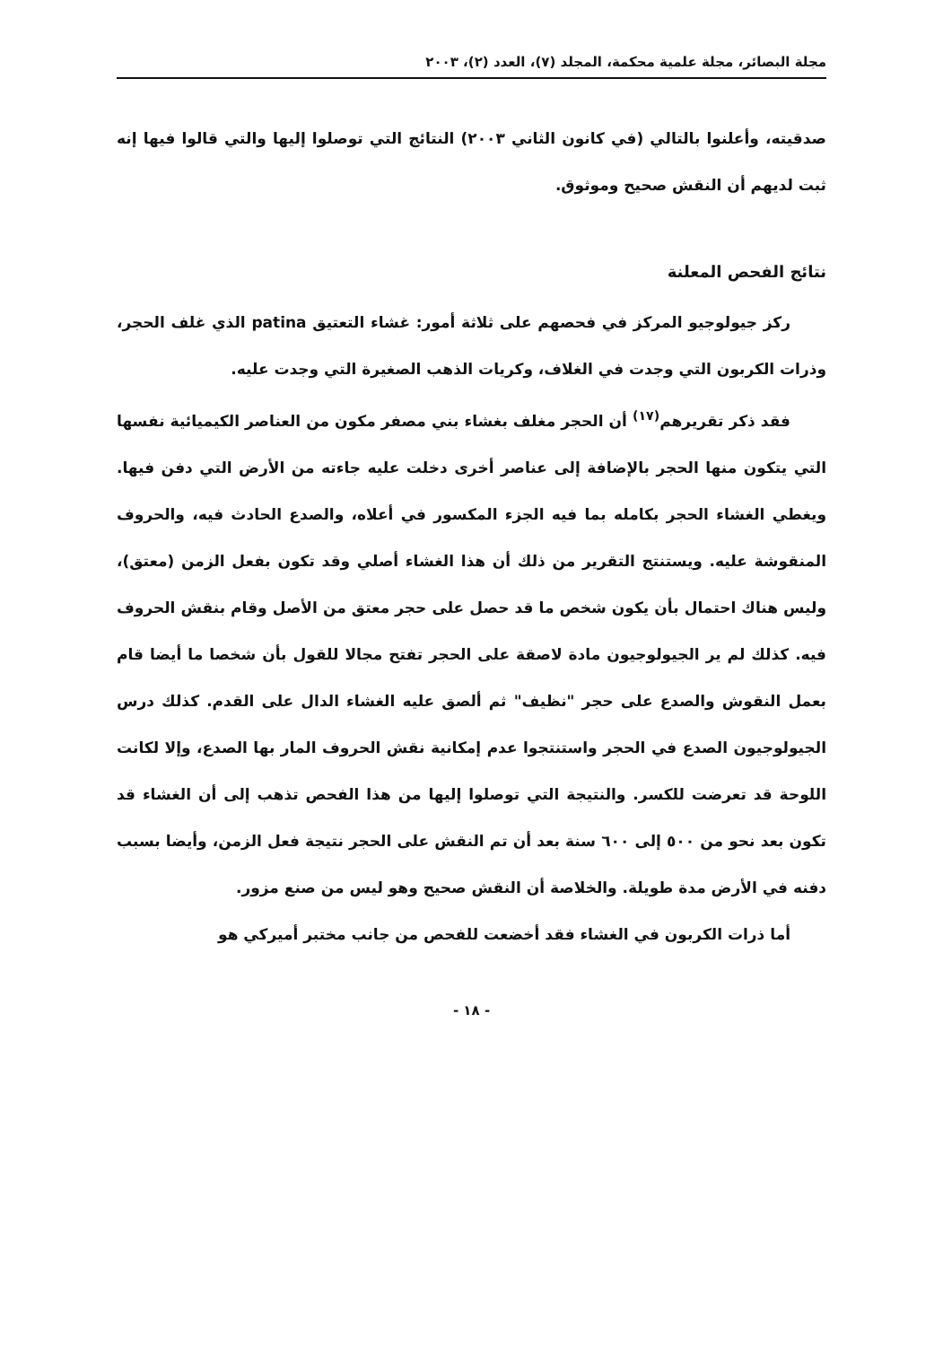مجلة البصائر، مجلة علمية محكمة، المجلد (٧)، العدد (٢)، ٢٠٠٣
صدقيته، وأعلنوا بالتالي (في كانون الثاني ٢٠٠٣) النتائج التي توصلوا إليها والتي قالوا فيها إنه ثبت لديهم أن النقش صحيح وموثوق.
نتائج الفحص المعلنة
ركز جيولوجيو المركز في فحصهم على ثلاثة أمور: غشاء التعتيق patina الذي غلف الحجر، وذرات الكربون التي وجدت في الغلاف، وكريات الذهب الصغيرة التي وجدت عليه.
فقد ذكر تقريرهم<sup>(١٧)</sup> أن الحجر مغلف بغشاء بني مصفر مكون من العناصر الكيميائية نفسها التي يتكون منها الحجر بالإضافة إلى عناصر أخرى دخلت عليه جاءته من الأرض التي دفن فيها. ويغطي الغشاء الحجر بكامله بما فيه الجزء المكسور في أعلاه، والصدع الحادث فيه، والحروف المنقوشة عليه. ويستنتج التقرير من ذلك أن هذا الغشاء أصلي وقد تكون بفعل الزمن (معتق)، وليس هناك احتمال بأن يكون شخص ما قد حصل على حجر معتق من الأصل وقام بنقش الحروف فيه. كذلك لم ير الجيولوجيون مادة لاصقة على الحجر تفتح مجالا للقول بأن شخصا ما أيضا قام بعمل النقوش والصدع على حجر "نظيف" ثم ألصق عليه الغشاء الدال على القدم. كذلك درس الجيولوجيون الصدع في الحجر واستنتجوا عدم إمكانية نقش الحروف المار بها الصدع، وإلا لكانت اللوحة قد تعرضت للكسر. والنتيجة التي توصلوا إليها من هذا الفحص تذهب إلى أن الغشاء قد تكون بعد نحو من ٥٠٠ إلى ٦٠٠ سنة بعد أن تم النقش على الحجر نتيجة فعل الزمن، وأيضا بسبب دفنه في الأرض مدة طويلة. والخلاصة أن النقش صحيح وهو ليس من صنع مزور.
أما ذرات الكربون في الغشاء فقد أخضعت للفحص من جانب مختبر أميركي هو
- ١٨ -